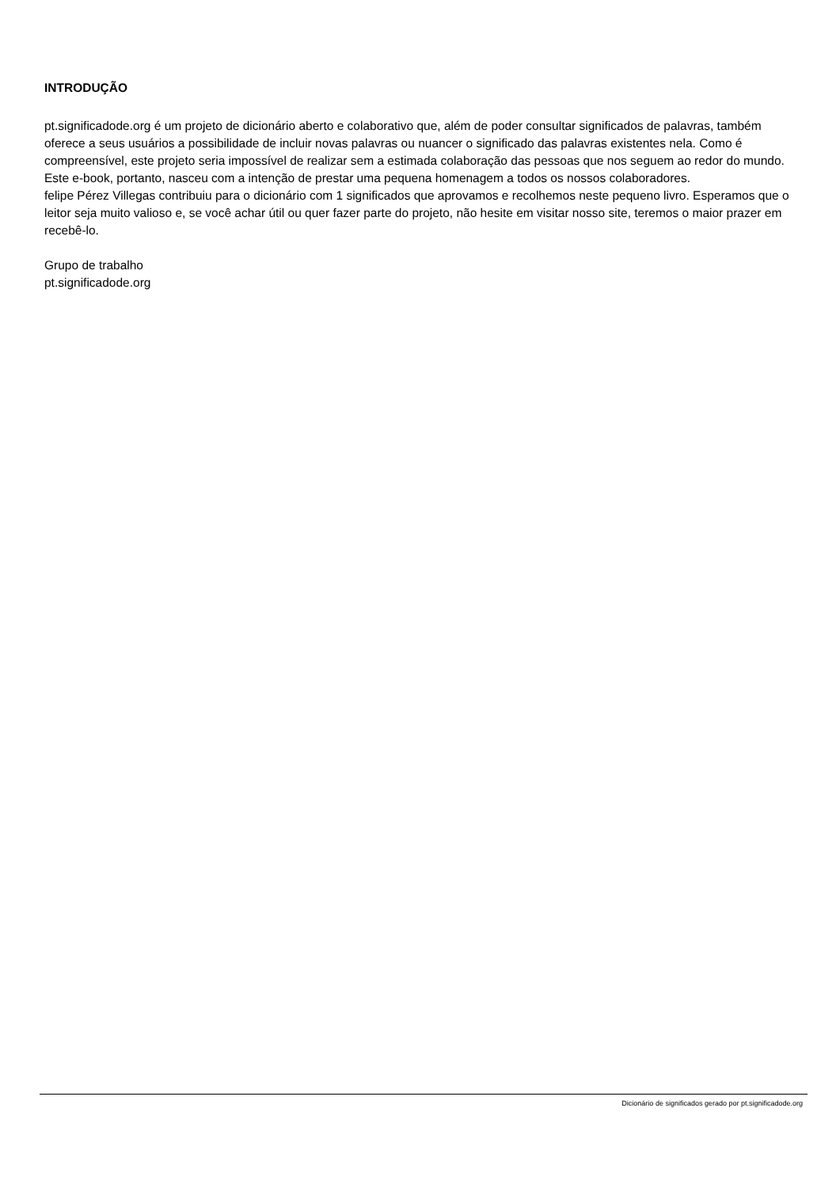INTRODUÇÃO
pt.significadode.org é um projeto de dicionário aberto e colaborativo que, além de poder consultar significados de palavras, também oferece a seus usuários a possibilidade de incluir novas palavras ou nuancer o significado das palavras existentes nela. Como é compreensível, este projeto seria impossível de realizar sem a estimada colaboração das pessoas que nos seguem ao redor do mundo. Este e-book, portanto, nasceu com a intenção de prestar uma pequena homenagem a todos os nossos colaboradores.
felipe Pérez Villegas contribuiu para o dicionário com 1 significados que aprovamos e recolhemos neste pequeno livro. Esperamos que o leitor seja muito valioso e, se você achar útil ou quer fazer parte do projeto, não hesite em visitar nosso site, teremos o maior prazer em recebê-lo.
Grupo de trabalho
pt.significadode.org
Dicionário de significados gerado por pt.significadode.org